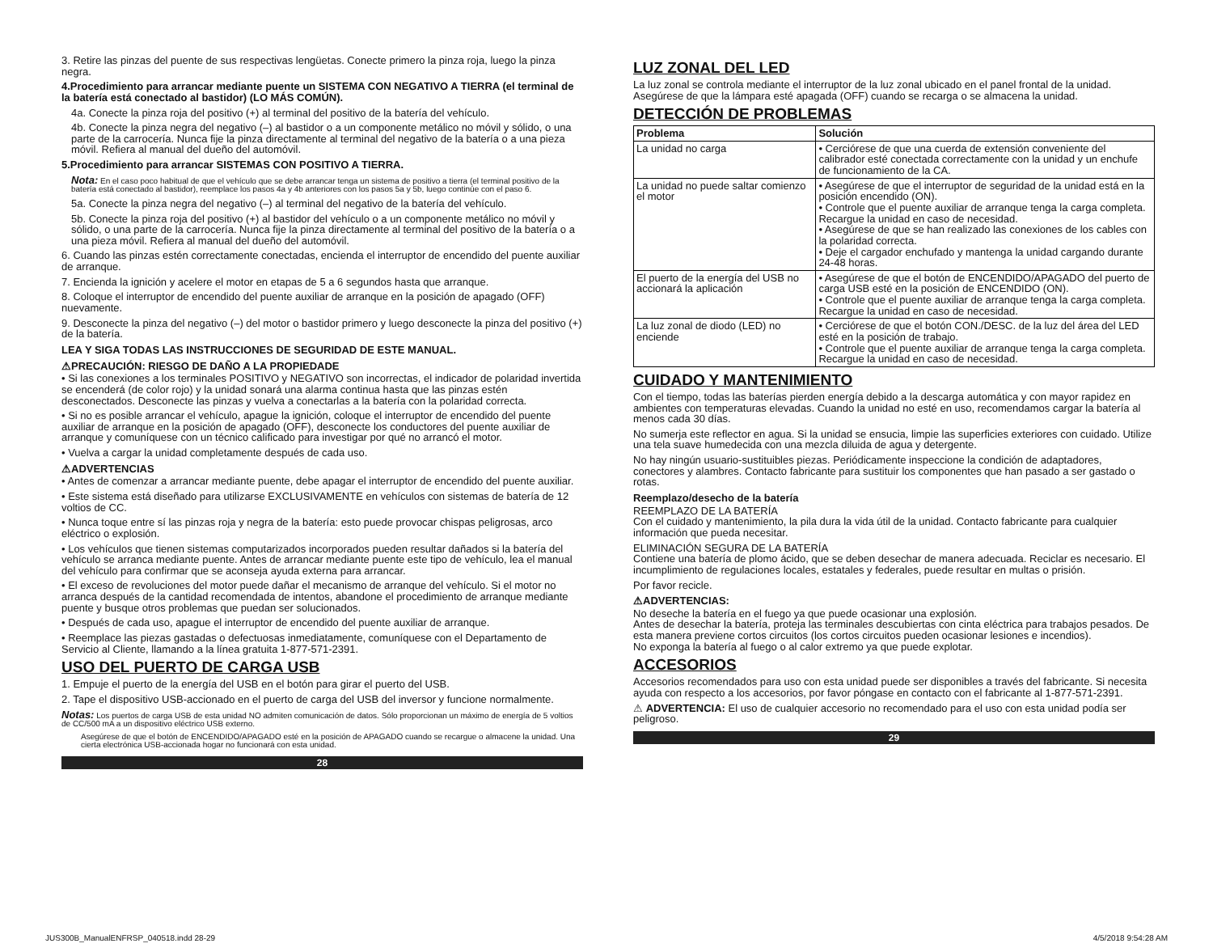3. Retire las pinzas del puente de sus respectivas lengüetas. Conecte primero la pinza roja, luego la pinza negra.
4.Procedimiento para arrancar mediante puente un SISTEMA CON NEGATIVO A TIERRA (el terminal de la batería está conectado al bastidor) (LO MÁS COMÚN).
4a. Conecte la pinza roja del positivo (+) al terminal del positivo de la batería del vehículo.
4b. Conecte la pinza negra del negativo (–) al bastidor o a un componente metálico no móvil y sólido, o una parte de la carrocería. Nunca fije la pinza directamente al terminal del negativo de la batería o a una pieza móvil. Refiera al manual del dueño del automóvil.
5.Procedimiento para arrancar SISTEMAS CON POSITIVO A TIERRA.
Nota: En el caso poco habitual de que el vehículo que se debe arrancar tenga un sistema de positivo a tierra (el terminal positivo de la batería está conectado al bastidor), reemplace los pasos 4a y 4b anteriores con los pasos 5a y 5b, luego continúe con el paso 6.
5a. Conecte la pinza negra del negativo (–) al terminal del negativo de la batería del vehículo.
5b. Conecte la pinza roja del positivo (+) al bastidor del vehículo o a un componente metálico no móvil y sólido, o una parte de la carrocería. Nunca fije la pinza directamente al terminal del positivo de la batería o a una pieza móvil. Refiera al manual del dueño del automóvil.
6. Cuando las pinzas estén correctamente conectadas, encienda el interruptor de encendido del puente auxiliar de arranque.
7. Encienda la ignición y acelere el motor en etapas de 5 a 6 segundos hasta que arranque.
8. Coloque el interruptor de encendido del puente auxiliar de arranque en la posición de apagado (OFF) nuevamente.
9. Desconecte la pinza del negativo (–) del motor o bastidor primero y luego desconecte la pinza del positivo (+) de la batería.
LEA Y SIGA TODAS LAS INSTRUCCIONES DE SEGURIDAD DE ESTE MANUAL.
⚠PRECAUCIÓN: RIESGO DE DAÑO A LA PROPIEDADE
• Si las conexiones a los terminales POSITIVO y NEGATIVO son incorrectas, el indicador de polaridad invertida se encenderá (de color rojo) y la unidad sonará una alarma continua hasta que las pinzas estén desconectados. Desconecte las pinzas y vuelva a conectarlas a la batería con la polaridad correcta.
• Si no es posible arrancar el vehículo, apague la ignición, coloque el interruptor de encendido del puente auxiliar de arranque en la posición de apagado (OFF), desconecte los conductores del puente auxiliar de arranque y comuníquese con un técnico calificado para investigar por qué no arrancó el motor.
• Vuelva a cargar la unidad completamente después de cada uso.
⚠ADVERTENCIAS
• Antes de comenzar a arrancar mediante puente, debe apagar el interruptor de encendido del puente auxiliar.
• Este sistema está diseñado para utilizarse EXCLUSIVAMENTE en vehículos con sistemas de batería de 12 voltios de CC.
• Nunca toque entre sí las pinzas roja y negra de la batería: esto puede provocar chispas peligrosas, arco eléctrico o explosión.
• Los vehículos que tienen sistemas computarizados incorporados pueden resultar dañados si la batería del vehículo se arranca mediante puente. Antes de arrancar mediante puente este tipo de vehículo, lea el manual del vehículo para confirmar que se aconseja ayuda externa para arrancar.
• El exceso de revoluciones del motor puede dañar el mecanismo de arranque del vehículo. Si el motor no arranca después de la cantidad recomendada de intentos, abandone el procedimiento de arranque mediante puente y busque otros problemas que puedan ser solucionados.
• Después de cada uso, apague el interruptor de encendido del puente auxiliar de arranque.
• Reemplace las piezas gastadas o defectuosas inmediatamente, comuníquese con el Departamento de Servicio al Cliente, llamando a la línea gratuita 1-877-571-2391.
USO DEL PUERTO DE CARGA USB
1. Empuje el puerto de la energía del USB en el botón para girar el puerto del USB.
2. Tape el dispositivo USB-accionado en el puerto de carga del USB del inversor y funcione normalmente.
Notas: Los puertos de carga USB de esta unidad NO admiten comunicación de datos. Sólo proporcionan un máximo de energía de 5 voltios de CC/500 mA a un dispositivo eléctrico USB externo.
Asegúrese de que el botón de ENCENDIDO/APAGADO esté en la posición de APAGADO cuando se recargue o almacene la unidad. Una cierta electrónica USB-accionada hogar no funcionará con esta unidad.
28
LUZ ZONAL DEL LED
La luz zonal se controla mediante el interruptor de la luz zonal ubicado en el panel frontal de la unidad. Asegúrese de que la lámpara esté apagada (OFF) cuando se recarga o se almacena la unidad.
DETECCIÓN DE PROBLEMAS
| Problema | Solución |
| --- | --- |
| La unidad no carga | • Cerciórese de que una cuerda de extensión conveniente del calibrador esté conectada correctamente con la unidad y un enchufe de funcionamiento de la CA. |
| La unidad no puede saltar comienzo el motor | • Asegúrese de que el interruptor de seguridad de la unidad está en la posición encendido (ON). • Controle que el puente auxiliar de arranque tenga la carga completa. Recargue la unidad en caso de necesidad. • Asegúrese de que se han realizado las conexiones de los cables con la polaridad correcta. • Deje el cargador enchufado y mantenga la unidad cargando durante 24-48 horas. |
| El puerto de la energía del USB no accionará la aplicación | • Asegúrese de que el botón de ENCENDIDO/APAGADO del puerto de carga USB esté en la posición de ENCENDIDO (ON). • Controle que el puente auxiliar de arranque tenga la carga completa. Recargue la unidad en caso de necesidad. |
| La luz zonal de diodo (LED) no enciende | • Cerciórese de que el botón CON./DESC. de la luz del área del LED esté en la posición de trabajo. • Controle que el puente auxiliar de arranque tenga la carga completa. Recargue la unidad en caso de necesidad. |
CUIDADO Y MANTENIMIENTO
Con el tiempo, todas las baterías pierden energía debido a la descarga automática y con mayor rapidez en ambientes con temperaturas elevadas. Cuando la unidad no esté en uso, recomendamos cargar la batería al menos cada 30 días.
No sumerja este reflector en agua. Si la unidad se ensucia, limpie las superficies exteriores con cuidado. Utilize una tela suave humedecida con una mezcla diluida de agua y detergente.
No hay ningún usuario-sustituibles piezas. Periódicamente inspeccione la condición de adaptadores, conectores y alambres. Contacto fabricante para sustituir los componentes que han pasado a ser gastado o rotas.
Reemplazo/desecho de la batería
REEMPLAZO DE LA BATERÍA
Con el cuidado y mantenimiento, la pila dura la vida útil de la unidad. Contacto fabricante para cualquier información que pueda necesitar.
ELIMINACIÓN SEGURA DE LA BATERÍA
Contiene una batería de plomo ácido, que se deben desechar de manera adecuada. Reciclar es necesario. El incumplimiento de regulaciones locales, estatales y federales, puede resultar en multas o prisión.
Por favor recicle.
⚠ADVERTENCIAS:
No deseche la batería en el fuego ya que puede ocasionar una explosión.
Antes de desechar la batería, proteja las terminales descubiertas con cinta eléctrica para trabajos pesados. De esta manera previene cortos circuitos (los cortos circuitos pueden ocasionar lesiones e incendios).
No exponga la batería al fuego o al calor extremo ya que puede explotar.
ACCESORIOS
Accesorios recomendados para uso con esta unidad puede ser disponibles a través del fabricante. Si necesita ayuda con respecto a los accesorios, por favor póngase en contacto con el fabricante al 1-877-571-2391.
⚠ ADVERTENCIA: El uso de cualquier accesorio no recomendado para el uso con esta unidad podía ser peligroso.
29
JUS300B_ManualENFRSP_040518.indd 28-29
4/5/2018 9:54:28 AM